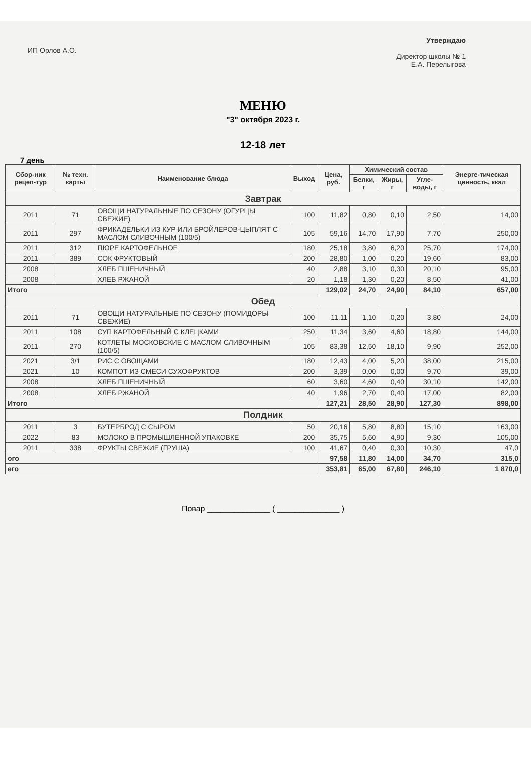ИП Орлов А.О.
Утверждаю
Директор школы № 1
Е.А. Перелыгова
МЕНЮ
"3" октября 2023 г.
12-18 лет
7 день
| Сбор-ник рецеп-тур | № техн. карты | Наименование блюда | Выход | Цена, руб. | Химический состав | | | Энерге-тическая ценность, ккал |
| --- | --- | --- | --- | --- | --- | --- | --- | --- |
| | | | | | Белки, г | Жиры, г | Угле-воды, г | |
| Завтрак | | | | | | | | |
| 2011 | 71 | ОВОЩИ НАТУРАЛЬНЫЕ ПО СЕЗОНУ (ОГУРЦЫ СВЕЖИЕ) | 100 | 11,82 | 0,80 | 0,10 | 2,50 | 14,00 |
| 2011 | 297 | ФРИКАДЕЛЬКИ ИЗ КУР ИЛИ БРОЙЛЕРОВ-ЦЫПЛЯТ С МАСЛОМ СЛИВОЧНЫМ (100/5) | 105 | 59,16 | 14,70 | 17,90 | 7,70 | 250,00 |
| 2011 | 312 | ПЮРЕ КАРТОФЕЛЬНОЕ | 180 | 25,18 | 3,80 | 6,20 | 25,70 | 174,00 |
| 2011 | 389 | СОК ФРУКТОВЫЙ | 200 | 28,80 | 1,00 | 0,20 | 19,60 | 83,00 |
| 2008 | | ХЛЕБ ПШЕНИЧНЫЙ | 40 | 2,88 | 3,10 | 0,30 | 20,10 | 95,00 |
| 2008 | | ХЛЕБ РЖАНОЙ | 20 | 1,18 | 1,30 | 0,20 | 8,50 | 41,00 |
| Итого | | | | 129,02 | 24,70 | 24,90 | 84,10 | 657,00 |
| Обед | | | | | | | | |
| 2011 | 71 | ОВОЩИ НАТУРАЛЬНЫЕ ПО СЕЗОНУ (ПОМИДОРЫ СВЕЖИЕ) | 100 | 11,11 | 1,10 | 0,20 | 3,80 | 24,00 |
| 2011 | 108 | СУП КАРТОФЕЛЬНЫЙ С КЛЕЦКАМИ | 250 | 11,34 | 3,60 | 4,60 | 18,80 | 144,00 |
| 2011 | 270 | КОТЛЕТЫ МОСКОВСКИЕ С МАСЛОМ СЛИВОЧНЫМ (100/5) | 105 | 83,38 | 12,50 | 18,10 | 9,90 | 252,00 |
| 2021 | 3/1 | РИС С ОВОЩАМИ | 180 | 12,43 | 4,00 | 5,20 | 38,00 | 215,00 |
| 2021 | 10 | КОМПОТ ИЗ СМЕСИ СУХОФРУКТОВ | 200 | 3,39 | 0,00 | 0,00 | 9,70 | 39,00 |
| 2008 | | ХЛЕБ ПШЕНИЧНЫЙ | 60 | 3,60 | 4,60 | 0,40 | 30,10 | 142,00 |
| 2008 | | ХЛЕБ РЖАНОЙ | 40 | 1,96 | 2,70 | 0,40 | 17,00 | 82,00 |
| Итого | | | | 127,21 | 28,50 | 28,90 | 127,30 | 898,00 |
| Полдник | | | | | | | | |
| 2011 | 3 | БУТЕРБРОД С СЫРОМ | 50 | 20,16 | 5,80 | 8,80 | 15,10 | 163,00 |
| 2022 | 83 | МОЛОКО В ПРОМЫШЛЕННОЙ УПАКОВКЕ | 200 | 35,75 | 5,60 | 4,90 | 9,30 | 105,00 |
| 2011 | 338 | ФРУКТЫ СВЕЖИЕ (ГРУША) | 100 | 41,67 | 0,40 | 0,30 | 10,30 | 47,0 |
| ого | | | | 97,58 | 11,80 | 14,00 | 34,70 | 315,0 |
| его | | | | 353,81 | 65,00 | 67,80 | 246,10 | 1 870,0 |
Повар ______________ ( ______________ )